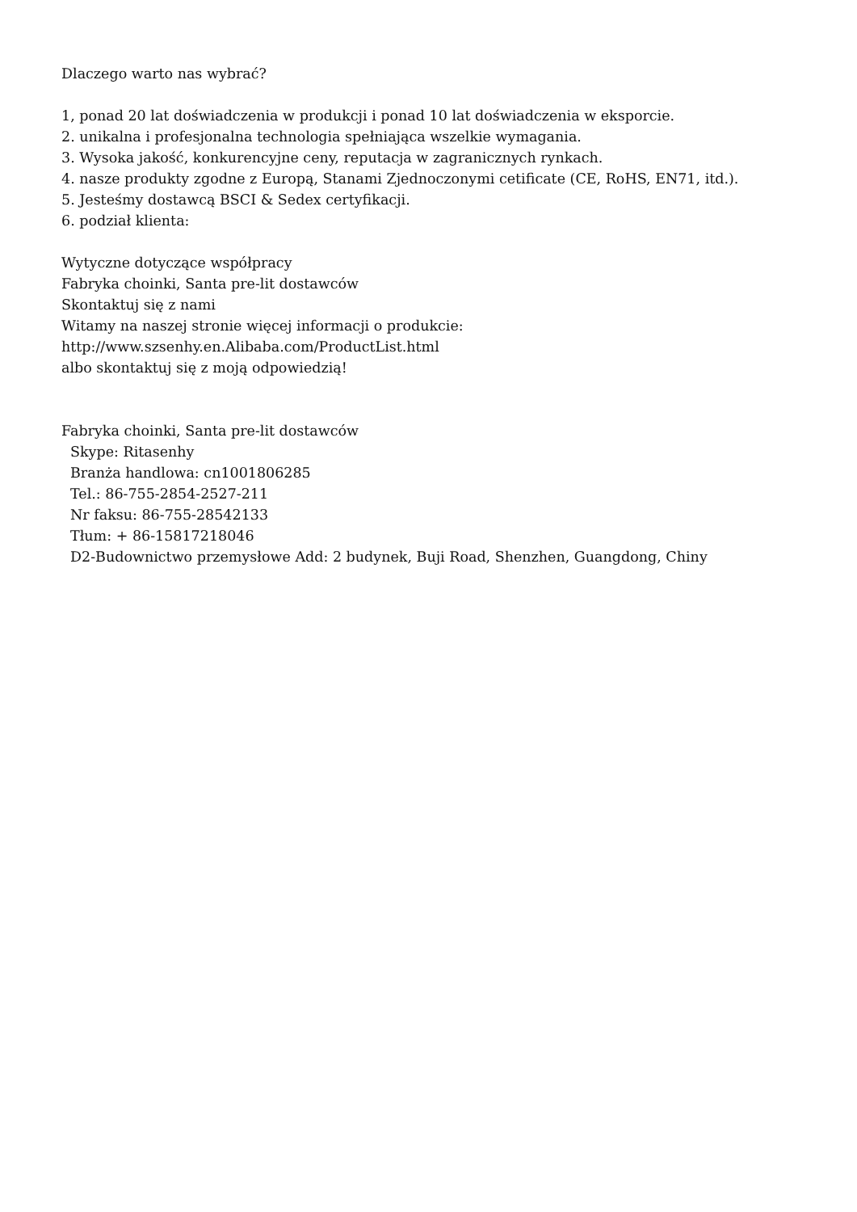Dlaczego warto nas wybrać?
1, ponad 20 lat doświadczenia w produkcji i ponad 10 lat doświadczenia w eksporcie.
2. unikalna i profesjonalna technologia spełniająca wszelkie wymagania.
3. Wysoka jakość, konkurencyjne ceny, reputacja w zagranicznych rynkach.
4. nasze produkty zgodne z Europą, Stanami Zjednoczonymi cetificate (CE, RoHS, EN71, itd.).
5. Jesteśmy dostawcą BSCI & Sedex certyfikacji.
6. podział klienta:
Wytyczne dotyczące współpracy
Fabryka choinki, Santa pre-lit dostawców
Skontaktuj się z nami
Witamy na naszej stronie więcej informacji o produkcie:
http://www.szsenhy.en.Alibaba.com/ProductList.html
albo skontaktuj się z moją odpowiedzią!
Fabryka choinki, Santa pre-lit dostawców
Skype: Ritasenhy
Branża handlowa: cn1001806285
Tel.: 86-755-2854-2527-211
Nr faksu: 86-755-28542133
Tłum: + 86-15817218046
D2-Budownictwo przemysłowe Add: 2 budynek, Buji Road, Shenzhen, Guangdong, Chiny